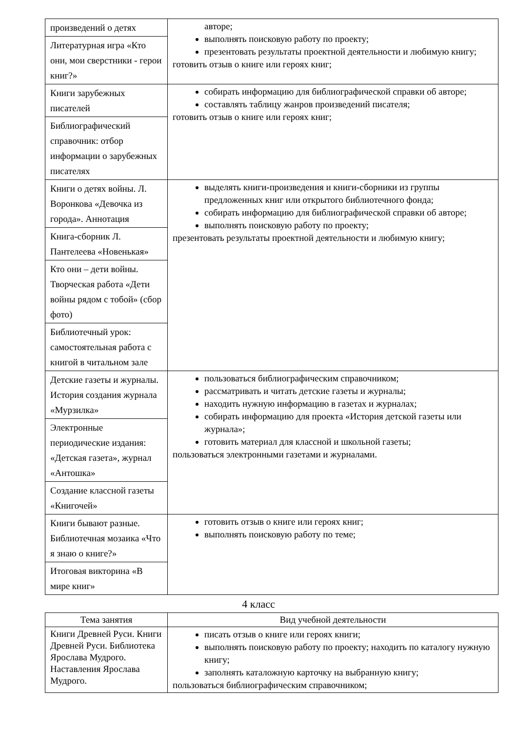| произведений о детях | авторе; выполнять поисковую работу по проекту; презентовать результаты проектной деятельности и любимую книгу; готовить отзыв о книге или героях книг; |
| Литературная игра «Кто они, мои сверстники - герои книг?» | |
| Книги зарубежных писателей | собирать информацию для библиографической справки об авторе; составлять таблицу жанров произведений писателя; готовить отзыв о книге или героях книг; |
| Библиографический справочник: отбор информации о зарубежных писателях | |
| Книги о детях войны. Л. Воронкова «Девочка из города». Аннотация | выделять книги-произведения и книги-сборники из группы предложенных книг или открытого библиотечного фонда; собирать информацию для библиографической справки об авторе; выполнять поисковую работу по проекту; презентовать результаты проектной деятельности и любимую книгу; |
| Книга-сборник Л. Пантелеева «Новенькая» | |
| Кто они – дети войны. Творческая работа «Дети войны рядом с тобой» (сбор фото) | |
| Библиотечный урок: самостоятельная работа с книгой в читальном зале | |
| Детские газеты и журналы. История создания журнала «Мурзилка» | пользоваться библиографическим справочником; рассматривать и читать детские газеты и журналы; находить нужную информацию в газетах и журналах; собирать информацию для проекта «История детской газеты или журнала»; готовить материал для классной и школьной газеты; пользоваться электронными газетами и журналами. |
| Электронные периодические издания: «Детская газета», журнал «Антошка» | |
| Создание классной газеты «Книгочей» | |
| Книги бывают разные. Библиотечная мозаика «Что я знаю о книге?» | готовить отзыв о книге или героях книг; выполнять поисковую работу по теме; |
| Итоговая викторина «В мире книг» | |
4 класс
| Тема занятия | Вид учебной деятельности |
| --- | --- |
| Книги Древней Руси. Книги Древней Руси. Библиотека Ярослава Мудрого. Наставления Ярослава Мудрого. | писать отзыв о книге или героях книги; выполнять поисковую работу по проекту; находить по каталогу нужную книгу; заполнять каталожную карточку на выбранную книгу; пользоваться библиографическим справочником; |